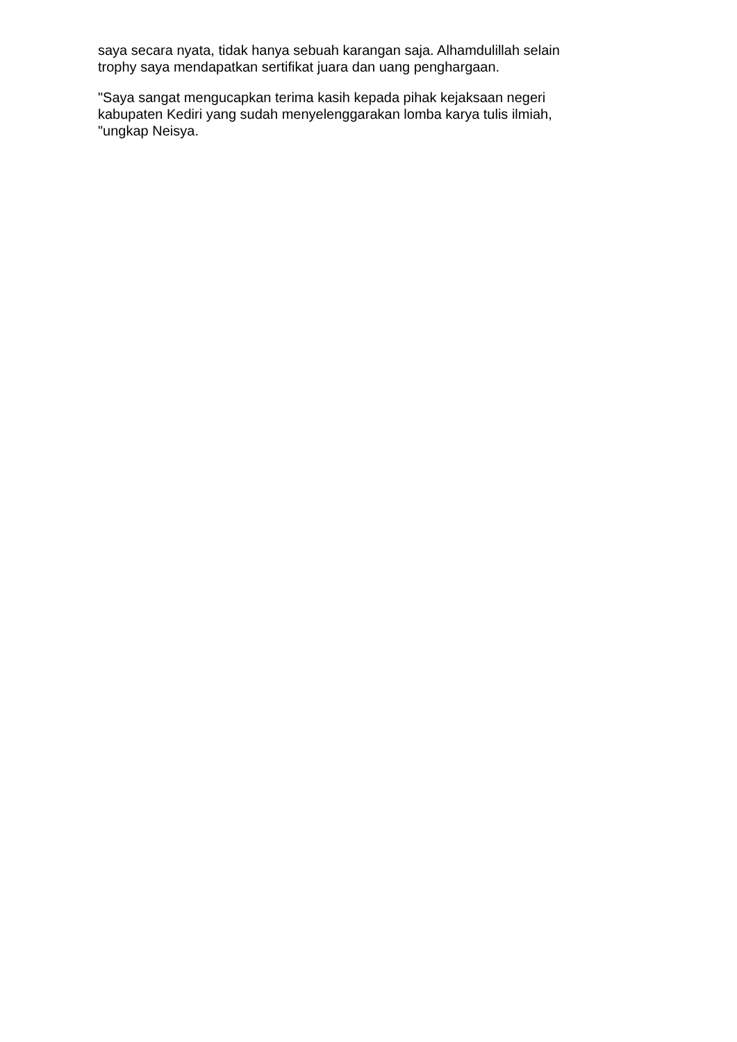saya secara nyata, tidak hanya sebuah karangan saja. Alhamdulillah selain trophy saya mendapatkan sertifikat juara dan uang penghargaan.
"Saya sangat mengucapkan terima kasih kepada pihak kejaksaan negeri kabupaten Kediri yang sudah menyelenggarakan lomba karya tulis ilmiah, "ungkap Neisya.